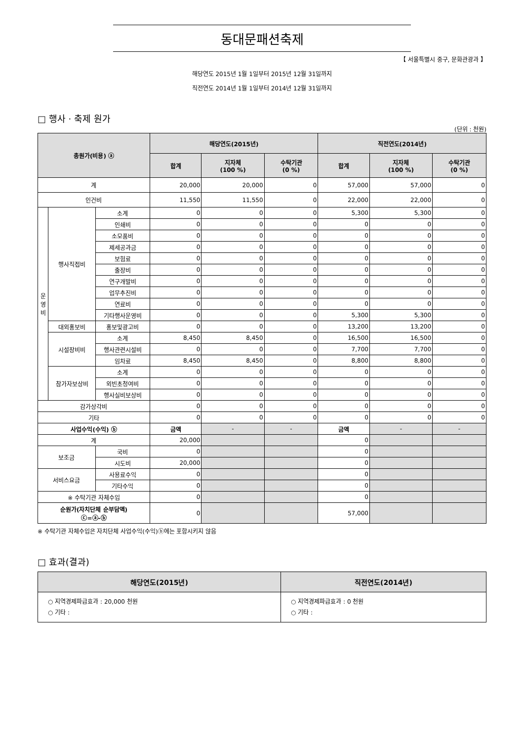동대문패션축제
【 서울특별시 중구, 문화관광과 】
해당연도 2015년 1월 1일부터 2015년 12월 31일까지
직전연도 2014년 1월 1일부터 2014년 12월 31일까지
□ 행사 · 축제 원가
(단위 : 천원)
| 총원가(비용) ⓐ | | | 해당연도(2015년) | | | 직전연도(2014년) | | |
| --- | --- | --- | --- | --- | --- | --- | --- | --- |
| | | | 합계 | 지자체 (100 %) | 수탁기관 (0 %) | 합계 | 지자체 (100 %) | 수탁기관 (0 %) |
| 계 | | | 20,000 | 20,000 | 0 | 57,000 | 57,000 | 0 |
| 인건비 | | | 11,550 | 11,550 | 0 | 22,000 | 22,000 | 0 |
| 운 영 비 | 행사직접비 | 소계 | 0 | 0 | 0 | 5,300 | 5,300 | 0 |
| | | 인쇄비 | 0 | 0 | 0 | 0 | 0 | 0 |
| | | 소모품비 | 0 | 0 | 0 | 0 | 0 | 0 |
| | | 제세공과금 | 0 | 0 | 0 | 0 | 0 | 0 |
| | | 보험료 | 0 | 0 | 0 | 0 | 0 | 0 |
| | | 출장비 | 0 | 0 | 0 | 0 | 0 | 0 |
| | | 연구개발비 | 0 | 0 | 0 | 0 | 0 | 0 |
| | | 업무추진비 | 0 | 0 | 0 | 0 | 0 | 0 |
| | | 연료비 | 0 | 0 | 0 | 0 | 0 | 0 |
| | | 기타행사운영비 | 0 | 0 | 0 | 5,300 | 5,300 | 0 |
| | 대외홍보비 | 홍보및광고비 | 0 | 0 | 0 | 13,200 | 13,200 | 0 |
| | 시설장비비 | 소계 | 8,450 | 8,450 | 0 | 16,500 | 16,500 | 0 |
| | | 행사관련시설비 | 0 | 0 | 0 | 7,700 | 7,700 | 0 |
| | | 임차료 | 8,450 | 8,450 | 0 | 8,800 | 8,800 | 0 |
| | 참가자보상비 | 소계 | 0 | 0 | 0 | 0 | 0 | 0 |
| | | 외빈초청여비 | 0 | 0 | 0 | 0 | 0 | 0 |
| | | 행사실비보상비 | 0 | 0 | 0 | 0 | 0 | 0 |
| 감가상각비 | | | 0 | 0 | 0 | 0 | 0 | 0 |
| 기타 | | | 0 | 0 | 0 | 0 | 0 | 0 |
| 사업수익(수익) ⓑ | | | 금액 | - | - | 금액 | - | - |
| 계 | | | 20,000 | | | 0 | | |
| 보조금 | | 국비 | 0 | | | 0 | | |
| | | 시도비 | 20,000 | | | 0 | | |
| 서비스요금 | | 사용료수익 | 0 | | | 0 | | |
| | | 기타수익 | 0 | | | 0 | | |
| ※ 수탁기관 자체수입 | | | 0 | | | 0 | | |
| 순원가(자치단체 순부담액) ⓒ=ⓐ-ⓑ | | | 0 | | | 57,000 | | |
※ 수탁기관 자체수입은 자치단체 사업수익(수익)ⓑ에는 포함시키지 않음
□ 효과(결과)
| 해당연도(2015년) | 직전연도(2014년) |
| --- | --- |
| ○ 지역경제파급효과 : 20,000 천원 ○ 기타 : | ○ 지역경제파급효과 : 0 천원 ○ 기타 : |